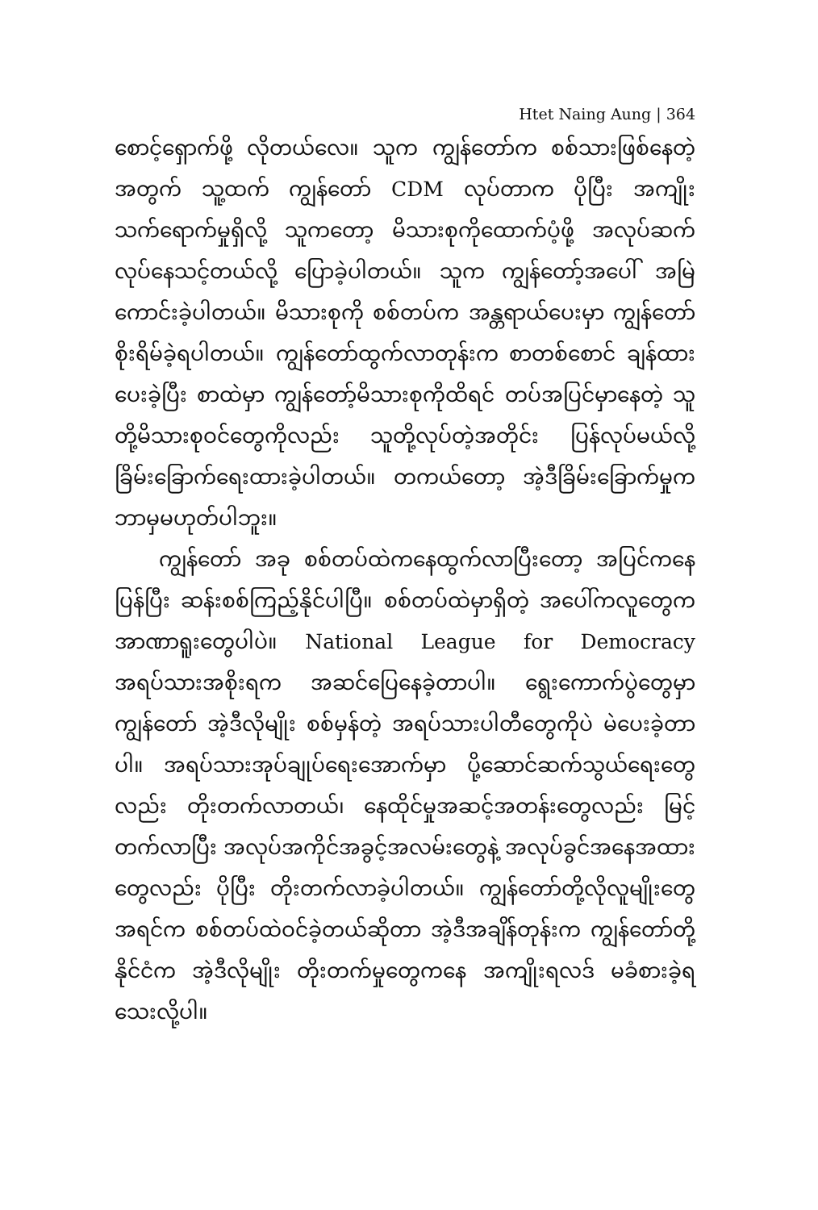Htet Naing Aung | 364
စောင့်ရှောက်ဖို့ လိုတယ်လေ။ သူက ကျွန်တော်က စစ်သားဖြစ်နေတဲ့အတွက် သူ့ထက် ကျွန်တော် CDM လုပ်တာက ပိုပြီး အကျိုးသက်ရောက်မှုရှိလို့ သူကတော့ မိသားစုကိုထောက်ပံ့ဖို့ အလုပ်ဆက်လုပ်နေသင့်တယ်လို့ ပြောခဲ့ပါတယ်။ သူက ကျွန်တော့်အပေါ် အမြဲကောင်းခဲ့ပါတယ်။ မိသားစုကို စစ်တပ်က အန္တရာယ်ပေးမှာ ကျွန်တော် စိုးရိမ်ခဲ့ရပါတယ်။ ကျွန်တော်ထွက်လာတုန်းက စာတစ်စောင် ချန်ထားပေးခဲ့ပြီး စာထဲမှာ ကျွန်တော့်မိသားစုကိုထိရင် တပ်အပြင်မှာနေတဲ့ သူတို့မိသားစုဝင်တွေကိုလည်း သူတို့လုပ်တဲ့အတိုင်း ပြန်လုပ်မယ်လို့ ခြိမ်းခြောက်ရေးထားခဲ့ပါတယ်။ တကယ်တော့ အဲ့ဒီခြိမ်းခြောက်မှုက ဘာမှမဟုတ်ပါဘူး။
ကျွန်တော် အခု စစ်တပ်ထဲကနေထွက်လာပြီးတော့ အပြင်ကနေ ပြန်ပြီး ဆန်းစစ်ကြည့်နိုင်ပါပြီ။ စစ်တပ်ထဲမှာရှိတဲ့ အပေါ်ကလူတွေက အာဏာရူးတွေပါပဲ။ National League for Democracy အရပ်သားအစိုးရက အဆင်ပြေနေခဲ့တာပါ။ ရွေးကောက်ပွဲတွေမှာ ကျွန်တော် အဲ့ဒီလိုမျိုး စစ်မှန်တဲ့ အရပ်သားပါတီတွေကိုပဲ မဲပေးခဲ့တာပါ။ အရပ်သားအုပ်ချုပ်ရေးအောက်မှာ ပို့ဆောင်ဆက်သွယ်ရေးတွေလည်း တိုးတက်လာတယ်၊ နေထိုင်မှုအဆင့်အတန်းတွေလည်း မြင့်တက်လာပြီး အလုပ်အကိုင်အခွင့်အလမ်းတွေနဲ့ အလုပ်ခွင်အနေအထားတွေလည်း ပိုပြီး တိုးတက်လာခဲ့ပါတယ်။ ကျွန်တော်တို့လိုလူမျိုးတွေ အရင်က စစ်တပ်ထဲဝင်ခဲ့တယ်ဆိုတာ အဲ့ဒီအချိန်တုန်းက ကျွန်တော်တို့နိုင်ငံက အဲ့ဒီလိုမျိုး တိုးတက်မှုတွေကနေ အကျိုးရလဒ် မခံစားခဲ့ရသေးလို့ပါ။